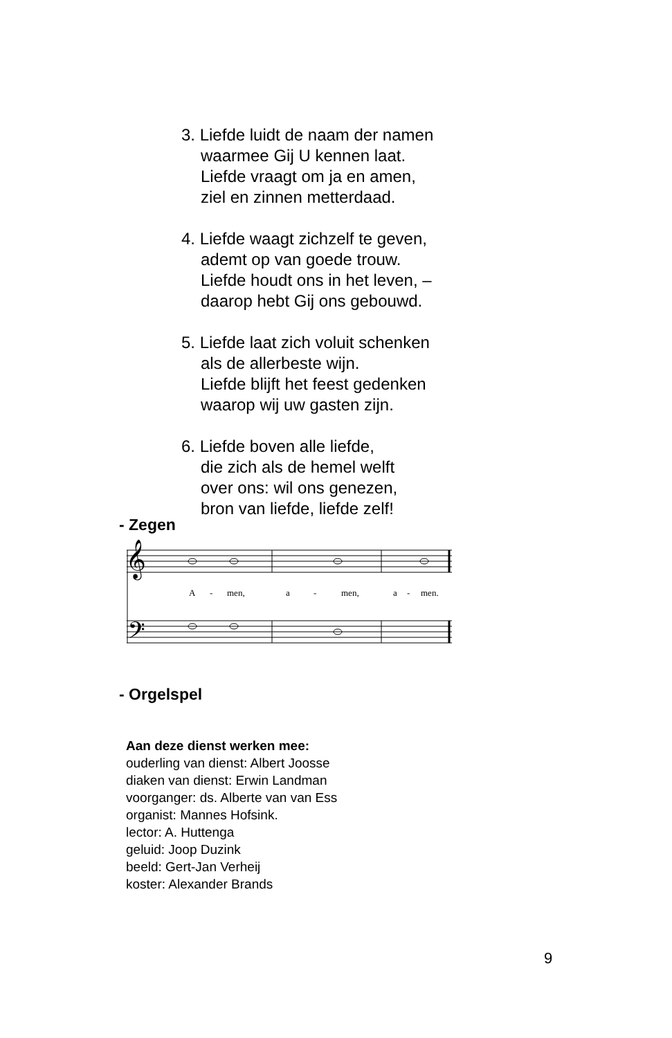3. Liefde luidt de naam der namen
waarmee Gij U kennen laat.
Liefde vraagt om ja en amen,
ziel en zinnen metterdaad.
4. Liefde waagt zichzelf te geven,
ademt op van goede trouw.
Liefde houdt ons in het leven, –
daarop hebt Gij ons gebouwd.
5. Liefde laat zich voluit schenken
als de allerbeste wijn.
Liefde blijft het feest gedenken
waarop wij uw gasten zijn.
6. Liefde boven alle liefde,
die zich als de hemel welft
over ons: wil ons genezen,
bron van liefde, liefde zelf!
- Zegen
𝄞
𝄢
A
-
men,
a
-
men,
a
-
men.
- Orgelspel
Aan deze dienst werken mee:
ouderling van dienst: Albert Joosse
diaken van dienst: Erwin Landman
voorganger: ds. Alberte van van Ess
organist: Mannes Hofsink.
lector: A. Huttenga
geluid: Joop Duzink
beeld: Gert-Jan Verheij
koster: Alexander Brands
9